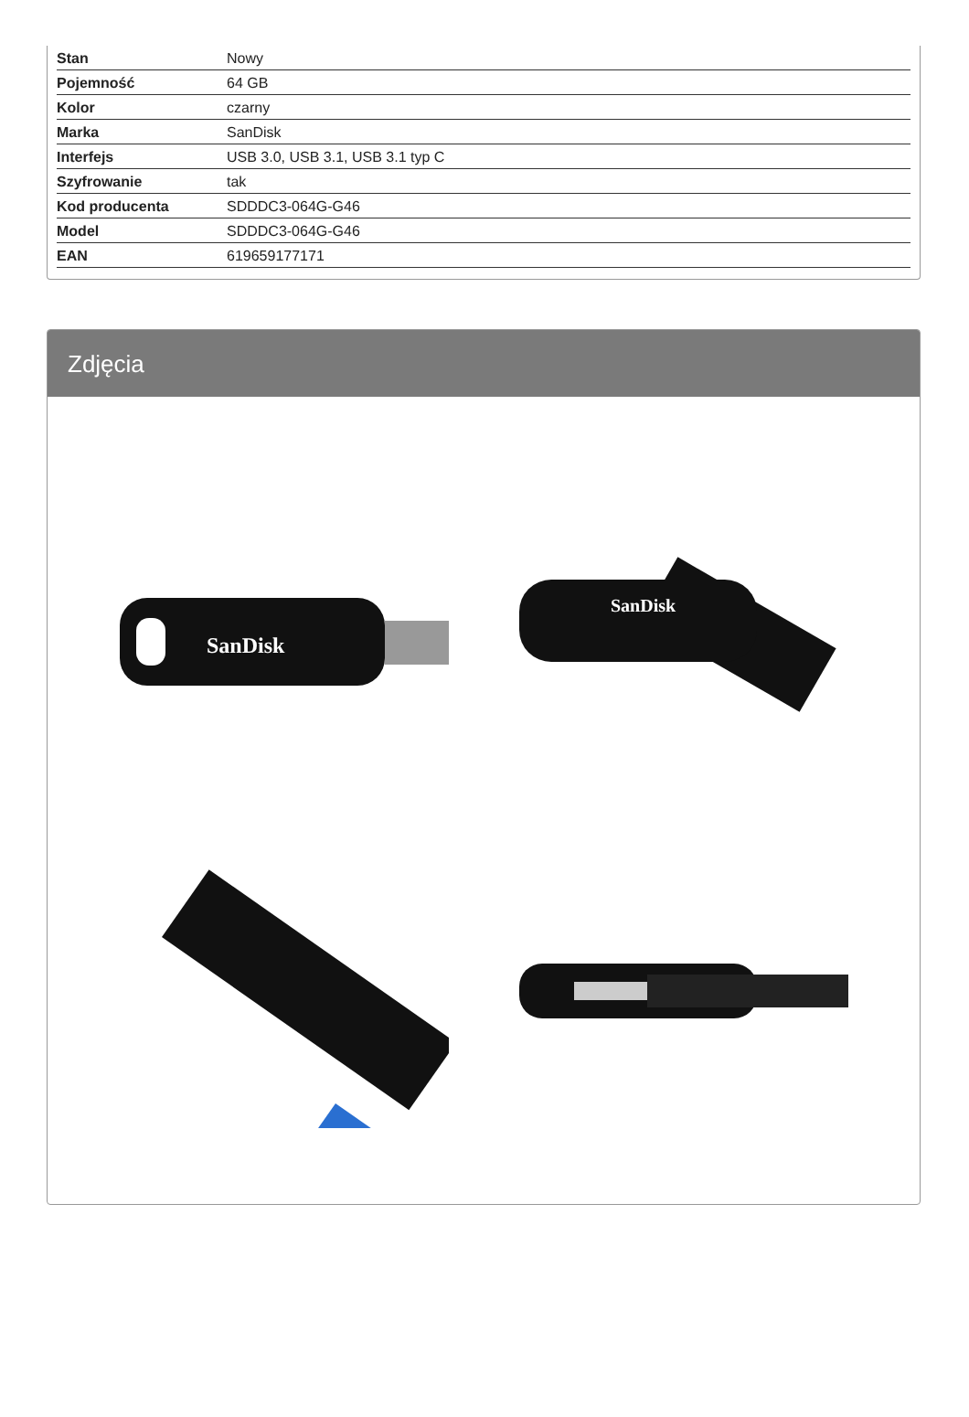| Stan | Nowy |
| Pojemność | 64 GB |
| Kolor | czarny |
| Marka | SanDisk |
| Interfejs | USB 3.0, USB 3.1, USB 3.1 typ C |
| Szyfrowanie | tak |
| Kod producenta | SDDDC3-064G-G46 |
| Model | SDDDC3-064G-G46 |
| EAN | 619659177171 |
Zdjęcia
SanDisk
SanDisk